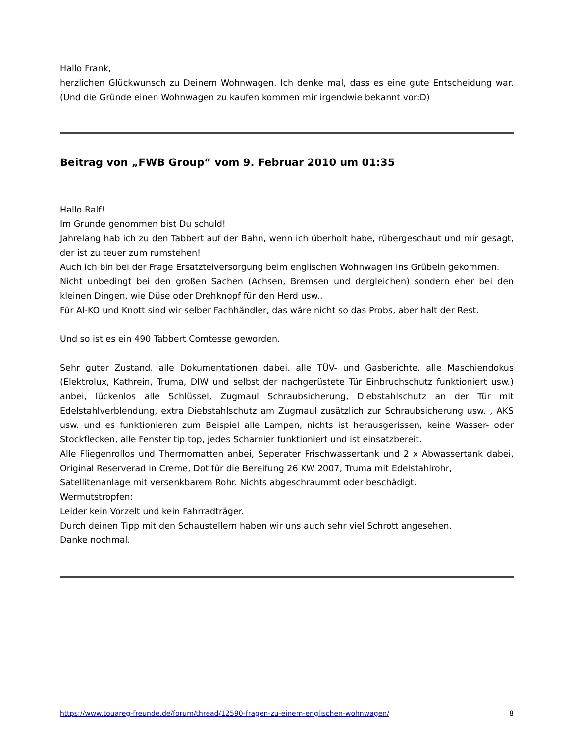Hallo Frank,
herzlichen Glückwunsch zu Deinem Wohnwagen. Ich denke mal, dass es eine gute Entscheidung war. (Und die Gründe einen Wohnwagen zu kaufen kommen mir irgendwie bekannt vor:D)
Beitrag von „FWB Group“ vom 9. Februar 2010 um 01:35
Hallo Ralf!
Im Grunde genommen bist Du schuld!
Jahrelang hab ich zu den Tabbert auf der Bahn, wenn ich überholt habe, rübergeschaut und mir gesagt, der ist zu teuer zum rumstehen!
Auch ich bin bei der Frage Ersatzteiversorgung beim englischen Wohnwagen ins Grübeln gekommen.
Nicht unbedingt bei den großen Sachen (Achsen, Bremsen und dergleichen) sondern eher bei den kleinen Dingen, wie Düse oder Drehknopf für den Herd usw..
Für Al-KO und Knott sind wir selber Fachhändler, das wäre nicht so das Probs, aber halt der Rest.
Und so ist es ein 490 Tabbert Comtesse geworden.
Sehr guter Zustand, alle Dokumentationen dabei, alle TÜV- und Gasberichte, alle Maschiendokus (Elektrolux, Kathrein, Truma, DIW und selbst der nachgerüstete Tür Einbruchschutz funktioniert usw.) anbei, lückenlos alle Schlüssel, Zugmaul Schraubsicherung, Diebstahlschutz an der Tür mit Edelstahlverblendung, extra Diebstahlschutz am Zugmaul zusätzlich zur Schraubsicherung usw. , AKS usw. und es funktionieren zum Beispiel alle Lampen, nichts ist herausgerissen, keine Wasser- oder Stockflecken, alle Fenster tip top, jedes Scharnier funktioniert und ist einsatzbereit.
Alle Fliegenrollos und Thermomatten anbei, Seperater Frischwassertank und 2 x Abwassertank dabei, Original Reserverad in Creme, Dot für die Bereifung 26 KW 2007, Truma mit Edelstahlrohr,
Satellitenanlage mit versenkbarem Rohr. Nichts abgeschraummt oder beschädigt.
Wermutstropfen:
Leider kein Vorzelt und kein Fahrradträger.
Durch deinen Tipp mit den Schaustellern haben wir uns auch sehr viel Schrott angesehen.
Danke nochmal.
https://www.touareg-freunde.de/forum/thread/12590-fragen-zu-einem-englischen-wohnwagen/ 8